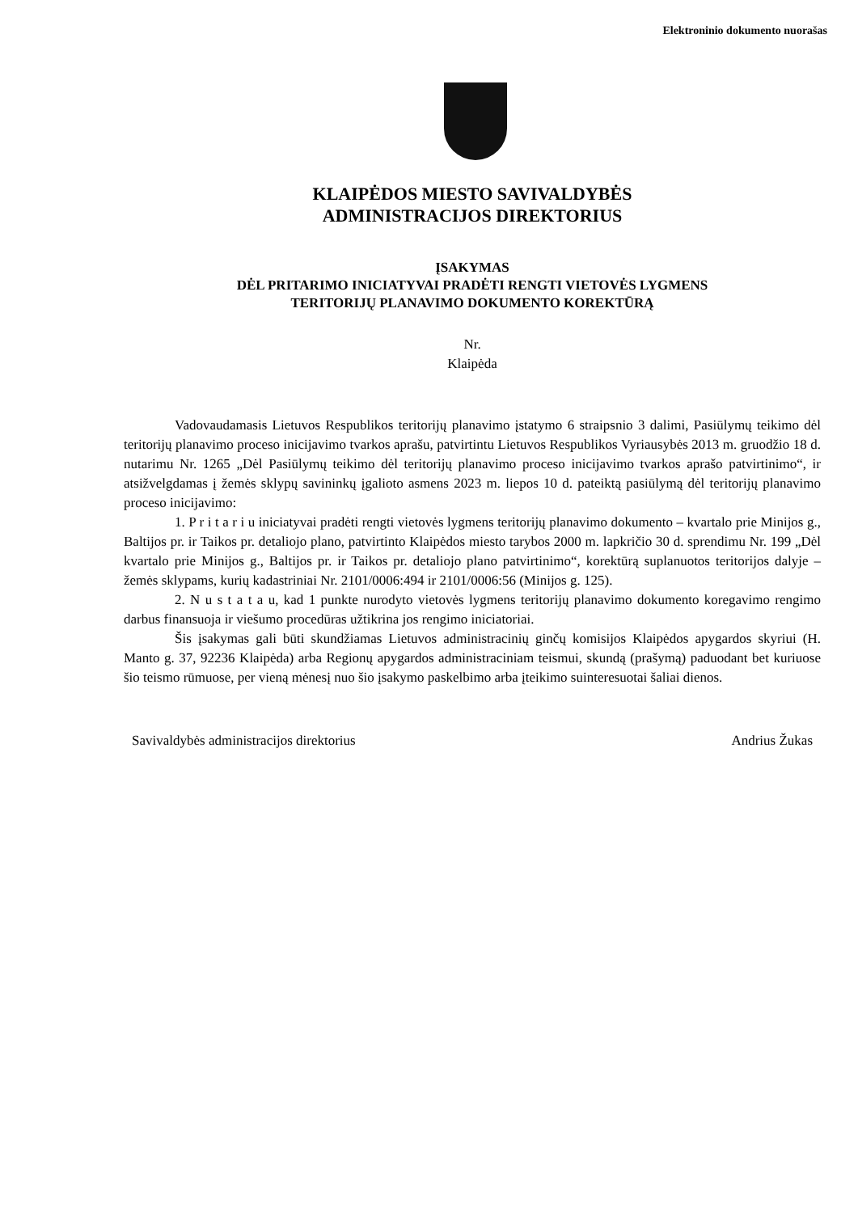Elektroninio dokumento nuorašas
KLAIPĖDOS MIESTO SAVIVALDYBĖS
ADMINISTRACIJOS DIREKTORIUS
ĮSAKYMAS
DĖL PRITARIMO INICIATYVAI PRADĖTI RENGTI VIETOVĖS LYGMENS
TERITORIJŲ PLANAVIMO DOKUMENTO KOREKTŪRĄ
Nr.
Klaipėda
Vadovaudamasis Lietuvos Respublikos teritorijų planavimo įstatymo 6 straipsnio 3 dalimi, Pasiūlymų teikimo dėl teritorijų planavimo proceso inicijavimo tvarkos aprašu, patvirtintu Lietuvos Respublikos Vyriausybės 2013 m. gruodžio 18 d. nutarimu Nr. 1265 „Dėl Pasiūlymų teikimo dėl teritorijų planavimo proceso inicijavimo tvarkos aprašo patvirtinimo“, ir atsižvelgdamas į žemės sklypų savininkų įgalioto asmens 2023 m. liepos 10 d. pateiktą pasiūlymą dėl teritorijų planavimo proceso inicijavimo:
1. P r i t a r i u iniciatyvai pradėti rengti vietovės lygmens teritorijų planavimo dokumento – kvartalo prie Minijos g., Baltijos pr. ir Taikos pr. detaliojo plano, patvirtinto Klaipėdos miesto tarybos 2000 m. lapkričio 30 d. sprendimu Nr. 199 „Dėl kvartalo prie Minijos g., Baltijos pr. ir Taikos pr. detaliojo plano patvirtinimo“, korektūrą suplanuotos teritorijos dalyje – žemės sklypams, kurių kadastriniai Nr. 2101/0006:494 ir 2101/0006:56 (Minijos g. 125).
2. N u s t a t a u, kad 1 punkte nurodyto vietovės lygmens teritorijų planavimo dokumento koregavimo rengimo darbus finansuoja ir viešumo procedūras užtikrina jos rengimo iniciatoriai.
Šis įsakymas gali būti skundžiamas Lietuvos administracinių ginčų komisijos Klaipėdos apygardos skyriui (H. Manto g. 37, 92236 Klaipėda) arba Regionų apygardos administraciniam teismui, skundą (prašymą) paduodant bet kuriuose šio teismo rūmuose, per vieną mėnesį nuo šio įsakymo paskelbimo arba įteikimo suinteresuotai šaliai dienos.
Savivaldybės administracijos direktorius Andrius Žukas